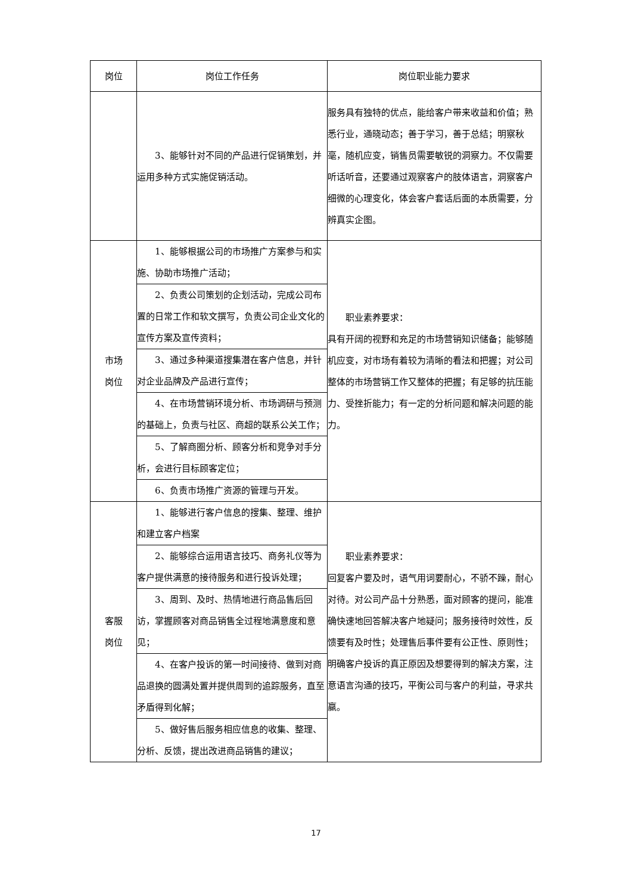| 岗位 | 岗位工作任务 | 岗位职业能力要求 |
| --- | --- | --- |
| | 3、能够针对不同的产品进行促销策划，并运用多种方式实施促销活动。 | 服务具有独特的优点，能给客户带来收益和价值；熟悉行业，通晓动态；善于学习，善于总结；明察秋毫，随机应变，销售员需要敏锐的洞察力。不仅需要听话听音，还要通过观察客户的肢体语言，洞察客户细微的心理变化，体会客户套话后面的本质需要，分辨真实企图。 |
| 市场 岗位 | 1、能够根据公司的市场推广方案参与和实施、协助市场推广活动； | 职业素养要求： 具有开阔的视野和充足的市场营销知识储备；能够随机应变，对市场有着较为清晰的看法和把握；对公司整体的市场营销工作又整体的把握；有足够的抗压能力、受挫折能力；有一定的分析问题和解决问题的能力。 |
| | 2、负责公司策划的企划活动，完成公司布置的日常工作和软文撰写，负责公司企业文化的宣传方案及宣传资料； | |
| | 3、通过多种渠道搜集潜在客户信息，并针对企业品牌及产品进行宣传； | |
| | 4、在市场营销环境分析、市场调研与预测的基础上，负责与社区、商超的联系公关工作； | |
| | 5、了解商圈分析、顾客分析和竞争对手分析，会进行目标顾客定位； | |
| | 6、负责市场推广资源的管理与开发。 | |
| 客服 岗位 | 1、能够进行客户信息的搜集、整理、维护和建立客户档案 | 职业素养要求： 回复客户要及时，语气用词要耐心，不骄不躁，耐心对待。对公司产品十分熟悉，面对顾客的提问，能准确快速地回答解决客户地疑问；服务接待时效性，反馈要有及时性；处理售后事件要有公正性、原则性；明确客户投诉的真正原因及想要得到的解决方案，注意语言沟通的技巧，平衡公司与客户的利益，寻求共赢。 |
| | 2、能够综合运用语言技巧、商务礼仪等为客户提供满意的接待服务和进行投诉处理； | |
| | 3、周到、及时、热情地进行商品售后回访，掌握顾客对商品销售全过程地满意度和意见； | |
| | 4、在客户投诉的第一时间接待、做到对商品退换的圆满处置并提供周到的追踪服务，直至矛盾得到化解； | |
| | 5、做好售后服务相应信息的收集、整理、分析、反馈，提出改进商品销售的建议； | |
17